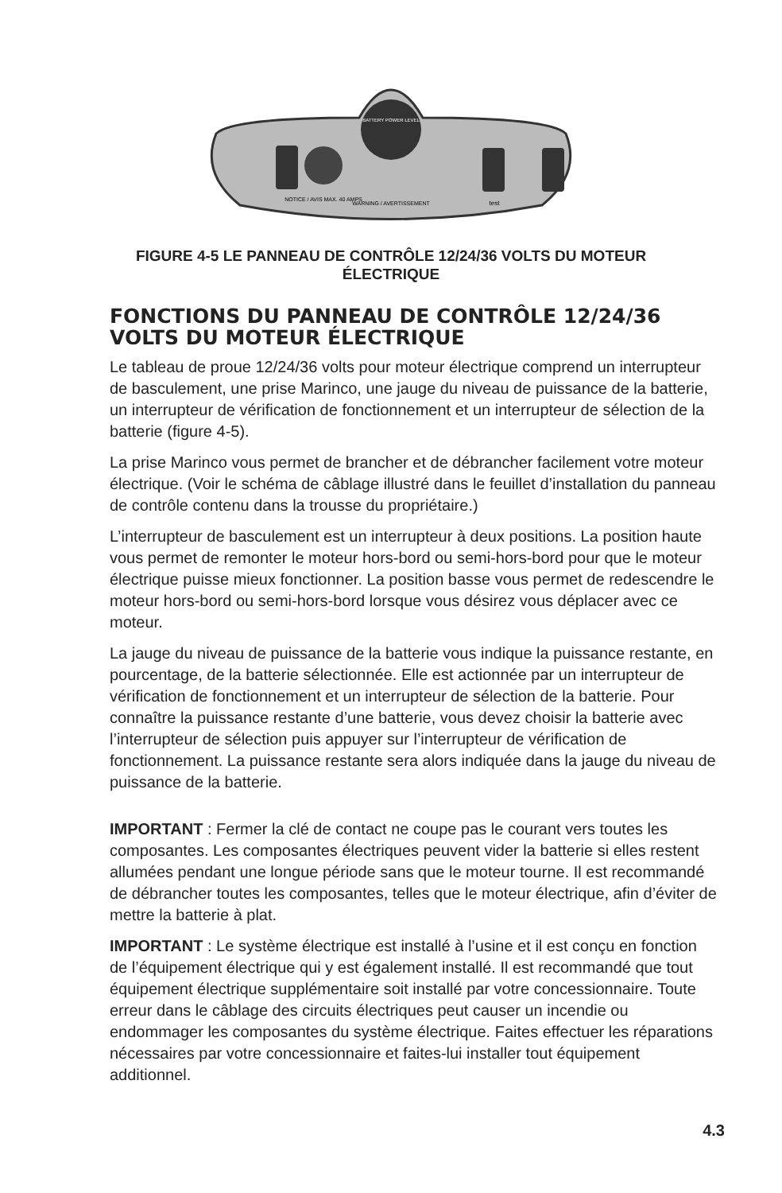BATTERY POWER LEVEL
NOTICE / AVIS MAX. 40 AMPS
WARNING / AVERTISSEMENT
test
FIGURE 4-5 LE PANNEAU DE CONTRÔLE 12/24/36 VOLTS DU MOTEUR ÉLECTRIQUE
FONCTIONS DU PANNEAU DE CONTRÔLE 12/24/36 VOLTS DU MOTEUR ÉLECTRIQUE
Le tableau de proue 12/24/36 volts pour moteur électrique comprend un interrupteur de basculement, une prise Marinco, une jauge du niveau de puissance de la batterie, un interrupteur de vérification de fonctionnement et un interrupteur de sélection de la batterie (figure 4-5).
La prise Marinco vous permet de brancher et de débrancher facilement votre moteur électrique. (Voir le schéma de câblage illustré dans le feuillet d’installation du panneau de contrôle contenu dans la trousse du propriétaire.)
L’interrupteur de basculement est un interrupteur à deux positions. La position haute vous permet de remonter le moteur hors-bord ou semi-hors-bord pour que le moteur électrique puisse mieux fonctionner. La position basse vous permet de redescendre le moteur hors-bord ou semi-hors-bord lorsque vous désirez vous déplacer avec ce moteur.
La jauge du niveau de puissance de la batterie vous indique la puissance restante, en pourcentage, de la batterie sélectionnée. Elle est actionnée par un interrupteur de vérification de fonctionnement et un interrupteur de sélection de la batterie. Pour connaître la puissance restante d’une batterie, vous devez choisir la batterie avec l’interrupteur de sélection puis appuyer sur l’interrupteur de vérification de fonctionnement. La puissance restante sera alors indiquée dans la jauge du niveau de puissance de la batterie.
IMPORTANT : Fermer la clé de contact ne coupe pas le courant vers toutes les composantes. Les composantes électriques peuvent vider la batterie si elles restent allumées pendant une longue période sans que le moteur tourne. Il est recommandé de débrancher toutes les composantes, telles que le moteur électrique, afin d’éviter de mettre la batterie à plat.
IMPORTANT : Le système électrique est installé à l’usine et il est conçu en fonction de l’équipement électrique qui y est également installé. Il est recommandé que tout équipement électrique supplémentaire soit installé par votre concessionnaire. Toute erreur dans le câblage des circuits électriques peut causer un incendie ou endommager les composantes du système électrique. Faites effectuer les réparations nécessaires par votre concessionnaire et faites-lui installer tout équipement additionnel.
4.3